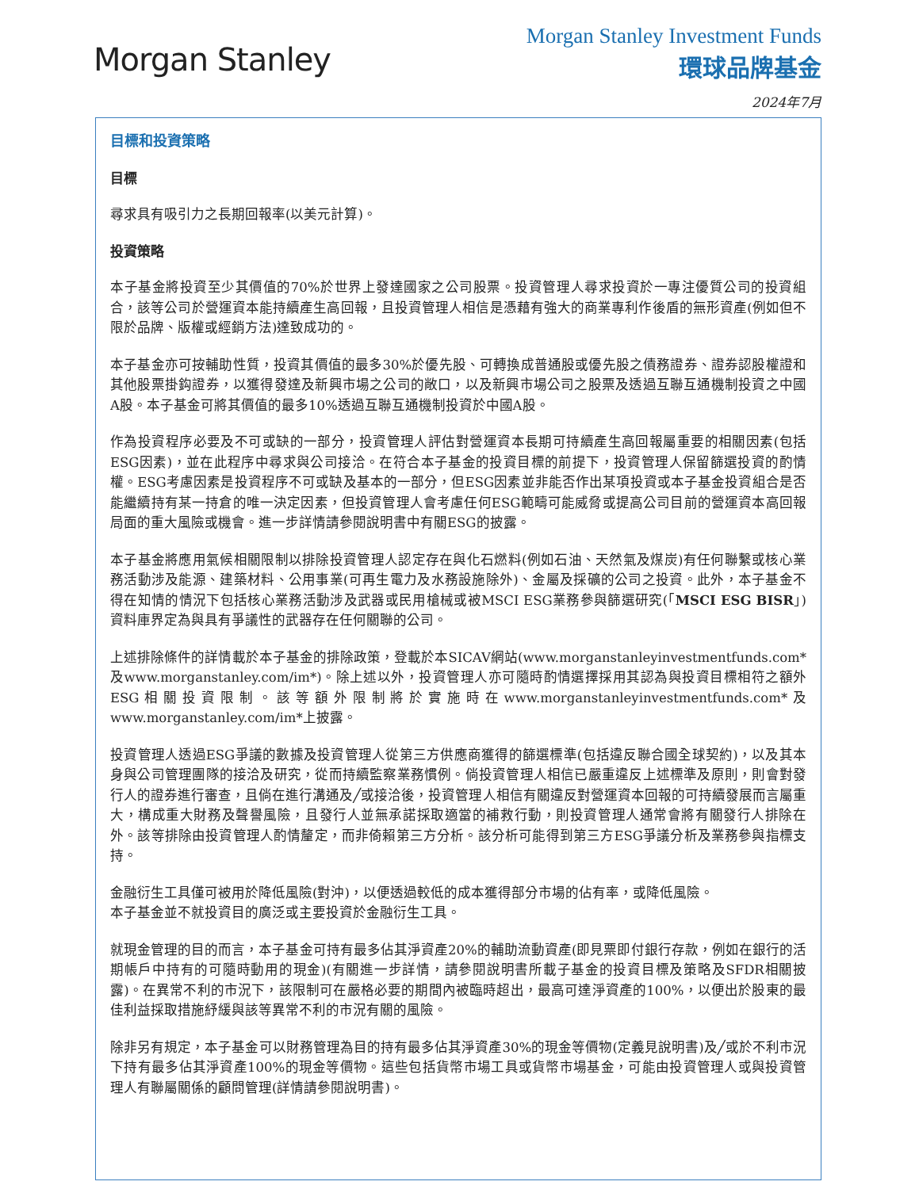Morgan Stanley
Morgan Stanley Investment Funds
環球品牌基金
2024年7月
目標和投資策略
目標
尋求具有吸引力之長期回報率(以美元計算)。
投資策略
本子基金將投資至少其價值的70%於世界上發達國家之公司股票。投資管理人尋求投資於一專注優質公司的投資組合，該等公司於營運資本能持續產生高回報，且投資管理人相信是憑藉有強大的商業專利作後盾的無形資產(例如但不限於品牌、版權或經銷方法)達致成功的。
本子基金亦可按輔助性質，投資其價值的最多30%於優先股、可轉換成普通股或優先股之債務證券、證券認股權證和其他股票掛鈎證券，以獲得發達及新興市場之公司的敞口，以及新興市場公司之股票及透過互聯互通機制投資之中國A股。本子基金可將其價值的最多10%透過互聯互通機制投資於中國A股。
作為投資程序必要及不可或缺的一部分，投資管理人評估對營運資本長期可持續產生高回報屬重要的相關因素(包括ESG因素)，並在此程序中尋求與公司接洽。在符合本子基金的投資目標的前提下，投資管理人保留篩選投資的酌情權。ESG考慮因素是投資程序不可或缺及基本的一部分，但ESG因素並非能否作出某項投資或本子基金投資組合是否能繼續持有某一持倉的唯一決定因素，但投資管理人會考慮任何ESG範疇可能威脅或提高公司目前的營運資本高回報局面的重大風險或機會。進一步詳情請參閱說明書中有關ESG的披露。
本子基金將應用氣候相關限制以排除投資管理人認定存在與化石燃料(例如石油、天然氣及煤炭)有任何聯繫或核心業務活動涉及能源、建築材料、公用事業(可再生電力及水務設施除外)、金屬及採礦的公司之投資。此外，本子基金不得在知情的情況下包括核心業務活動涉及武器或民用槍械或被MSCI ESG業務參與篩選研究(「MSCI ESG BISR」)資料庫界定為與具有爭議性的武器存在任何關聯的公司。
上述排除條件的詳情載於本子基金的排除政策，登載於本SICAV網站(www.morganstanleyinvestmentfunds.com*及www.morganstanley.com/im*)。除上述以外，投資管理人亦可隨時酌情選擇採用其認為與投資目標相符之額外ESG相關投資限制。該等額外限制將於實施時在www.morganstanleyinvestmentfunds.com*及www.morganstanley.com/im*上披露。
投資管理人透過ESG爭議的數據及投資管理人從第三方供應商獲得的篩選標準(包括違反聯合國全球契約)，以及其本身與公司管理團隊的接洽及研究，從而持續監察業務慣例。倘投資管理人相信已嚴重違反上述標準及原則，則會對發行人的證券進行審查，且倘在進行溝通及╱或接洽後，投資管理人相信有關違反對營運資本回報的可持續發展而言屬重大，構成重大財務及聲譽風險，且發行人並無承諾採取適當的補救行動，則投資管理人通常會將有關發行人排除在外。該等排除由投資管理人酌情釐定，而非倚賴第三方分析。該分析可能得到第三方ESG爭議分析及業務參與指標支持。
金融衍生工具僅可被用於降低風險(對沖)，以便透過較低的成本獲得部分市場的佔有率，或降低風險。
本子基金並不就投資目的廣泛或主要投資於金融衍生工具。
就現金管理的目的而言，本子基金可持有最多佔其淨資產20%的輔助流動資產(即見票即付銀行存款，例如在銀行的活期帳戶中持有的可隨時動用的現金)(有關進一步詳情，請參閱說明書所載子基金的投資目標及策略及SFDR相關披露)。在異常不利的市況下，該限制可在嚴格必要的期間內被臨時超出，最高可達淨資產的100%，以便出於股東的最佳利益採取措施紓緩與該等異常不利的市況有關的風險。
除非另有規定，本子基金可以財務管理為目的持有最多佔其淨資產30%的現金等價物(定義見說明書)及╱或於不利市況下持有最多佔其淨資產100%的現金等價物。這些包括貨幣市場工具或貨幣市場基金，可能由投資管理人或與投資管理人有聯屬關係的顧問管理(詳情請參閱說明書)。